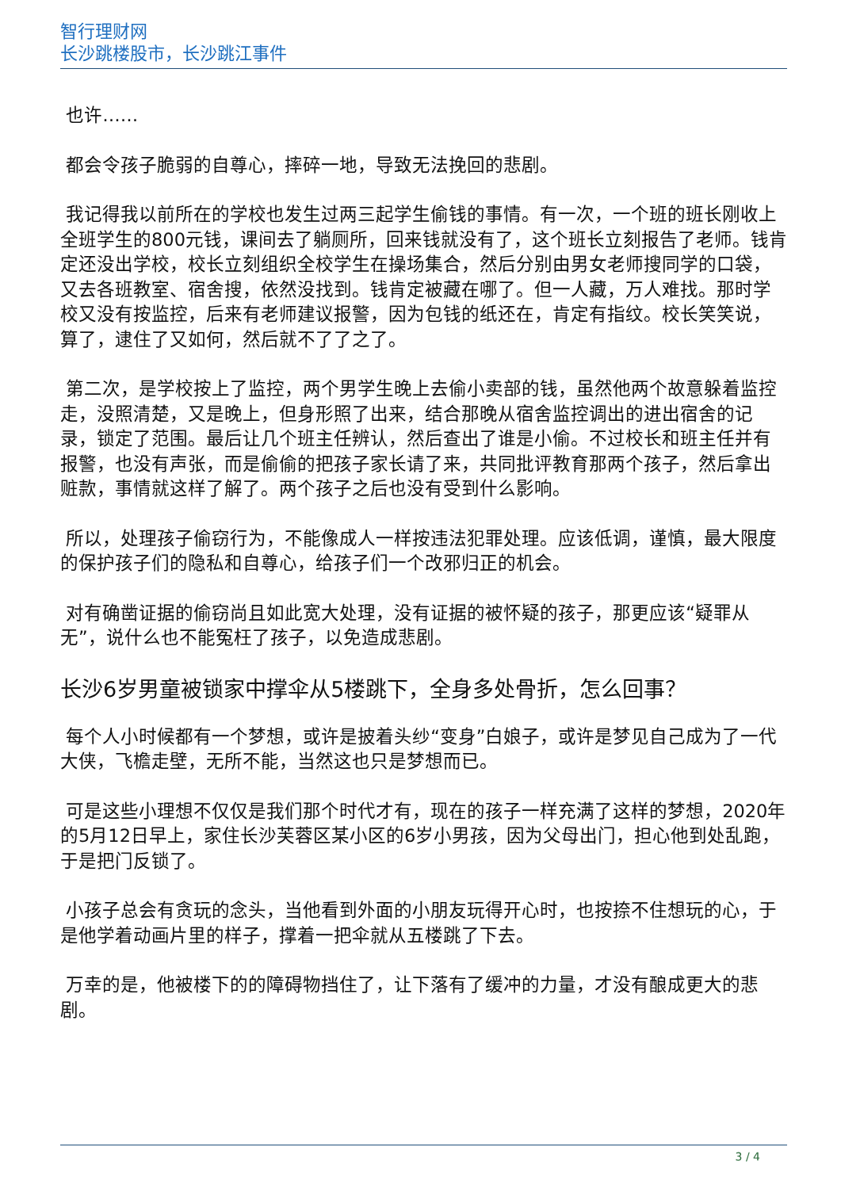智行理财网
长沙跳楼股市，长沙跳江事件
也许……
都会令孩子脆弱的自尊心，摔碎一地，导致无法挽回的悲剧。
我记得我以前所在的学校也发生过两三起学生偷钱的事情。有一次，一个班的班长刚收上全班学生的800元钱，课间去了躺厕所，回来钱就没有了，这个班长立刻报告了老师。钱肯定还没出学校，校长立刻组织全校学生在操场集合，然后分别由男女老师搜同学的口袋，又去各班教室、宿舍搜，依然没找到。钱肯定被藏在哪了。但一人藏，万人难找。那时学校又没有按监控，后来有老师建议报警，因为包钱的纸还在，肯定有指纹。校长笑笑说，算了，逮住了又如何，然后就不了了之了。
第二次，是学校按上了监控，两个男学生晚上去偷小卖部的钱，虽然他两个故意躲着监控走，没照清楚，又是晚上，但身形照了出来，结合那晚从宿舍监控调出的进出宿舍的记录，锁定了范围。最后让几个班主任辨认，然后查出了谁是小偷。不过校长和班主任并有报警，也没有声张，而是偷偷的把孩子家长请了来，共同批评教育那两个孩子，然后拿出赃款，事情就这样了解了。两个孩子之后也没有受到什么影响。
所以，处理孩子偷窃行为，不能像成人一样按违法犯罪处理。应该低调，谨慎，最大限度的保护孩子们的隐私和自尊心，给孩子们一个改邪归正的机会。
对有确凿证据的偷窃尚且如此宽大处理，没有证据的被怀疑的孩子，那更应该“疑罪从无”，说什么也不能冤枉了孩子，以免造成悲剧。
长沙6岁男童被锁家中撑伞从5楼跳下，全身多处骨折，怎么回事？
每个人小时候都有一个梦想，或许是披着头纱“变身”白娘子，或许是梦见自己成为了一代大侠，飞檐走壁，无所不能，当然这也只是梦想而已。
可是这些小理想不仅仅是我们那个时代才有，现在的孩子一样充满了这样的梦想，2020年的5月12日早上，家住长沙芙蓉区某小区的6岁小男孩，因为父母出门，担心他到处乱跑，于是把门反锁了。
小孩子总会有贪玩的念头，当他看到外面的小朋友玩得开心时，也按捺不住想玩的心，于是他学着动画片里的样子，撑着一把伞就从五楼跳了下去。
万幸的是，他被楼下的的障碍物挡住了，让下落有了缓冲的力量，才没有酿成更大的悲剧。
3 / 4